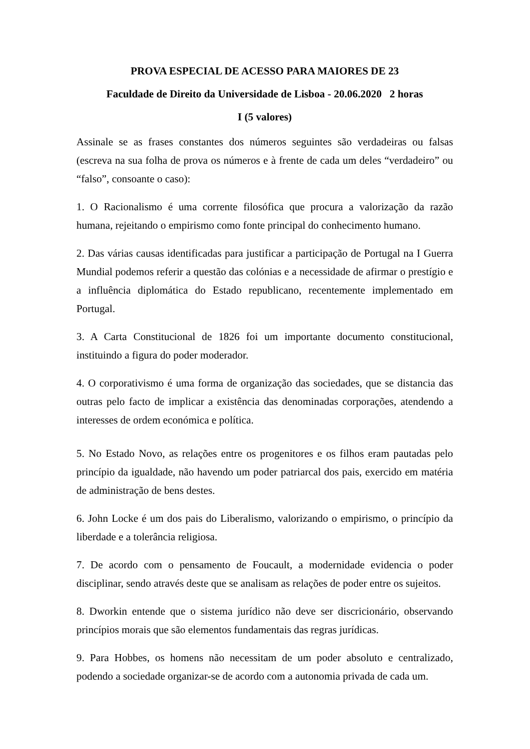PROVA ESPECIAL DE ACESSO PARA MAIORES DE 23
Faculdade de Direito da Universidade de Lisboa - 20.06.2020 2 horas
I (5 valores)
Assinale se as frases constantes dos números seguintes são verdadeiras ou falsas (escreva na sua folha de prova os números e à frente de cada um deles “verdadeiro” ou “falso”, consoante o caso):
1. O Racionalismo é uma corrente filosófica que procura a valorização da razão humana, rejeitando o empirismo como fonte principal do conhecimento humano.
2. Das várias causas identificadas para justificar a participação de Portugal na I Guerra Mundial podemos referir a questão das colónias e a necessidade de afirmar o prestígio e a influência diplomática do Estado republicano, recentemente implementado em Portugal.
3. A Carta Constitucional de 1826 foi um importante documento constitucional, instituindo a figura do poder moderador.
4. O corporativismo é uma forma de organização das sociedades, que se distancia das outras pelo facto de implicar a existência das denominadas corporações, atendendo a interesses de ordem económica e política.
5. No Estado Novo, as relações entre os progenitores e os filhos eram pautadas pelo princípio da igualdade, não havendo um poder patriarcal dos pais, exercido em matéria de administração de bens destes.
6. John Locke é um dos pais do Liberalismo, valorizando o empirismo, o princípio da liberdade e a tolerância religiosa.
7. De acordo com o pensamento de Foucault, a modernidade evidencia o poder disciplinar, sendo através deste que se analisam as relações de poder entre os sujeitos.
8. Dworkin entende que o sistema jurídico não deve ser discricionário, observando princípios morais que são elementos fundamentais das regras jurídicas.
9. Para Hobbes, os homens não necessitam de um poder absoluto e centralizado, podendo a sociedade organizar-se de acordo com a autonomia privada de cada um.